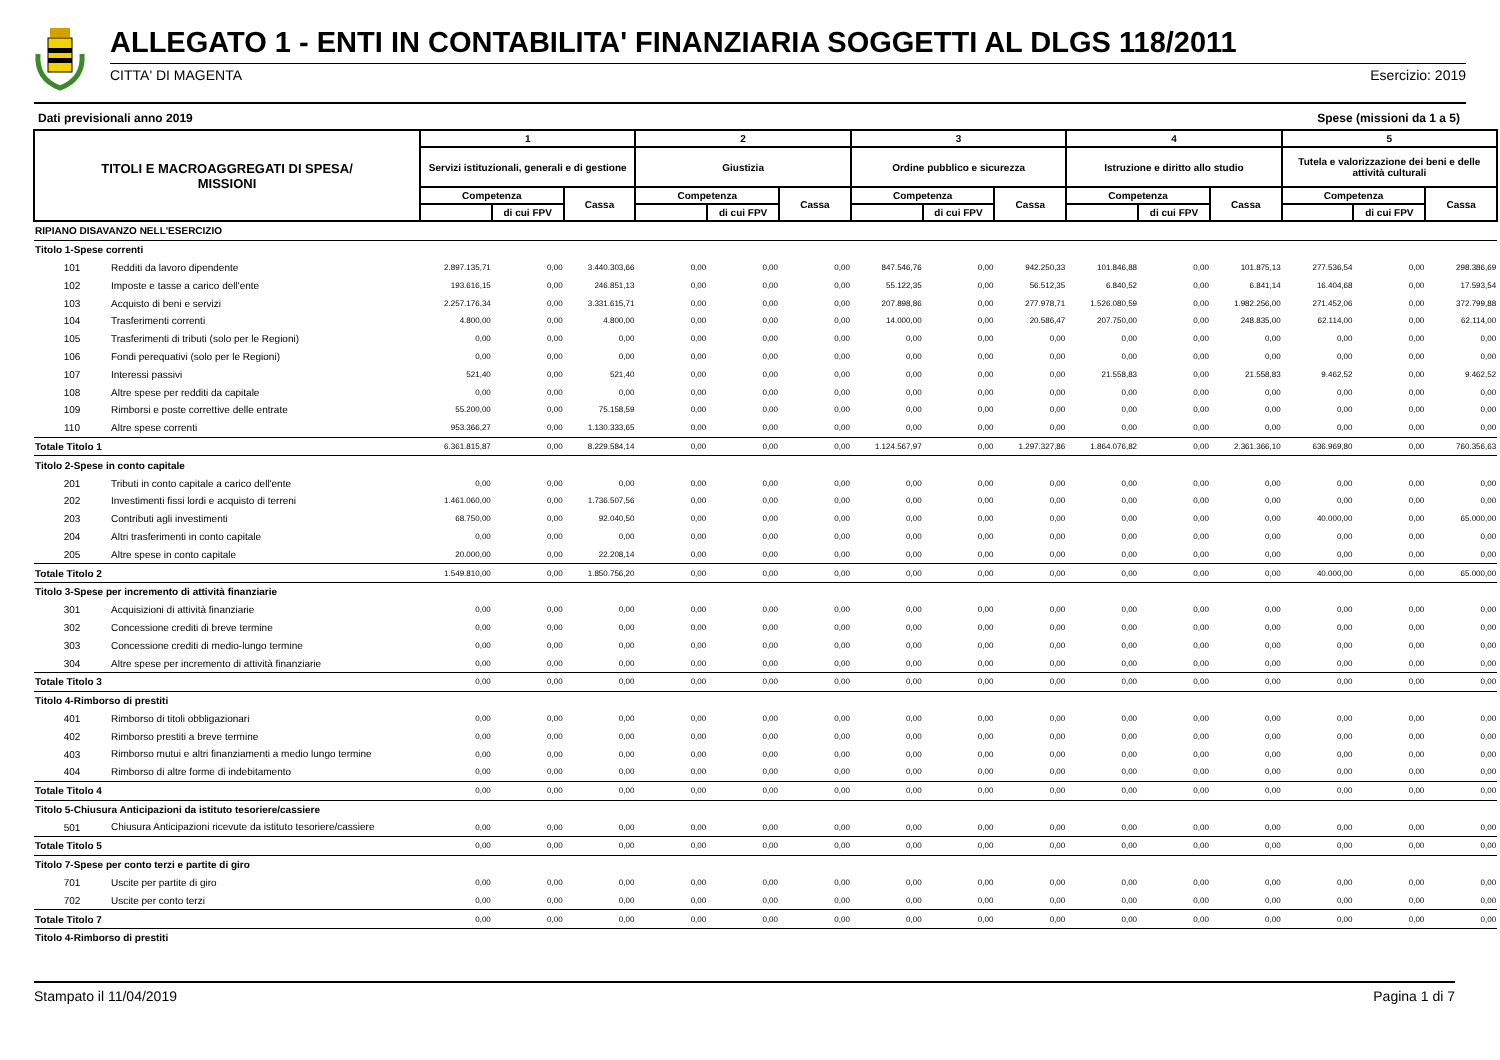ALLEGATO 1 - ENTI IN CONTABILITA' FINANZIARIA SOGGETTI AL DLGS 118/2011
CITTA' DI MAGENTA Esercizio: 2019
Dati previsionali anno 2019 Spese (missioni da 1 a 5)
| TITOLI E MACROAGGREGATI DI SPESA/ MISSIONI | | 1 | | | 2 | | | 3 | | | 4 | | | 5 | | |
| --- | --- | --- | --- | --- | --- | --- | --- | --- | --- | --- | --- | --- | --- | --- | --- | --- |
| | | Servizi istituzionali, generali e di gestione | | | Giustizia | | | Ordine pubblico e sicurezza | | | Istruzione e diritto allo studio | | | Tutela e valorizzazione dei beni e delle attività culturali | | |
| | | Competenza | | Cassa | Competenza | | Cassa | Competenza | | Cassa | Competenza | | Cassa | Competenza | | Cassa |
| | | | di cui FPV | | | di cui FPV | | | di cui FPV | | | di cui FPV | | | di cui FPV | |
| RIPIANO DISAVANZO NELL'ESERCIZIO | | | | | | | | | | | | | | | | |
| Titolo 1-Spese correnti | | | | | | | | | | | | | | | | |
| 101 | Redditi da lavoro dipendente | 2.897.135,71 | 0,00 | 3.440.303,66 | 0,00 | 0,00 | 0,00 | 847.546,76 | 0,00 | 942.250,33 | 101.846,88 | 0,00 | 101.875,13 | 277.536,54 | 0,00 | 298.386,69 |
| 102 | Imposte e tasse a carico dell'ente | 193.616,15 | 0,00 | 246.851,13 | 0,00 | 0,00 | 0,00 | 55.122,35 | 0,00 | 56.512,35 | 6.840,52 | 0,00 | 6.841,14 | 16.404,68 | 0,00 | 17.593,54 |
| 103 | Acquisto di beni e servizi | 2.257.176,34 | 0,00 | 3.331.615,71 | 0,00 | 0,00 | 0,00 | 207.898,86 | 0,00 | 277.978,71 | 1.526.080,59 | 0,00 | 1.982.256,00 | 271.452,06 | 0,00 | 372.799,88 |
| 104 | Trasferimenti correnti | 4.800,00 | 0,00 | 4.800,00 | 0,00 | 0,00 | 0,00 | 14.000,00 | 0,00 | 20.586,47 | 207.750,00 | 0,00 | 248.835,00 | 62.114,00 | 0,00 | 62.114,00 |
| 105 | Trasferimenti di tributi (solo per le Regioni) | 0,00 | 0,00 | 0,00 | 0,00 | 0,00 | 0,00 | 0,00 | 0,00 | 0,00 | 0,00 | 0,00 | 0,00 | 0,00 | 0,00 | 0,00 |
| 106 | Fondi perequativi (solo per le Regioni) | 0,00 | 0,00 | 0,00 | 0,00 | 0,00 | 0,00 | 0,00 | 0,00 | 0,00 | 0,00 | 0,00 | 0,00 | 0,00 | 0,00 | 0,00 |
| 107 | Interessi passivi | 521,40 | 0,00 | 521,40 | 0,00 | 0,00 | 0,00 | 0,00 | 0,00 | 0,00 | 21.558,83 | 0,00 | 21.558,83 | 9.462,52 | 0,00 | 9.462,52 |
| 108 | Altre spese per redditi da capitale | 0,00 | 0,00 | 0,00 | 0,00 | 0,00 | 0,00 | 0,00 | 0,00 | 0,00 | 0,00 | 0,00 | 0,00 | 0,00 | 0,00 | 0,00 |
| 109 | Rimborsi e poste correttive delle entrate | 55.200,00 | 0,00 | 75.158,59 | 0,00 | 0,00 | 0,00 | 0,00 | 0,00 | 0,00 | 0,00 | 0,00 | 0,00 | 0,00 | 0,00 | 0,00 |
| 110 | Altre spese correnti | 953.366,27 | 0,00 | 1.130.333,65 | 0,00 | 0,00 | 0,00 | 0,00 | 0,00 | 0,00 | 0,00 | 0,00 | 0,00 | 0,00 | 0,00 | 0,00 |
| Totale Titolo 1 | | 6.361.815,87 | 0,00 | 8.229.584,14 | 0,00 | 0,00 | 0,00 | 1.124.567,97 | 0,00 | 1.297.327,86 | 1.864.076,82 | 0,00 | 2.361.366,10 | 636.969,80 | 0,00 | 760.356,63 |
| Titolo 2-Spese in conto capitale | | | | | | | | | | | | | | | | |
| 201 | Tributi in conto capitale a carico dell'ente | 0,00 | 0,00 | 0,00 | 0,00 | 0,00 | 0,00 | 0,00 | 0,00 | 0,00 | 0,00 | 0,00 | 0,00 | 0,00 | 0,00 | 0,00 |
| 202 | Investimenti fissi lordi e acquisto di terreni | 1.461.060,00 | 0,00 | 1.736.507,56 | 0,00 | 0,00 | 0,00 | 0,00 | 0,00 | 0,00 | 0,00 | 0,00 | 0,00 | 0,00 | 0,00 | 0,00 |
| 203 | Contributi agli investimenti | 68.750,00 | 0,00 | 92.040,50 | 0,00 | 0,00 | 0,00 | 0,00 | 0,00 | 0,00 | 0,00 | 0,00 | 0,00 | 40.000,00 | 0,00 | 65.000,00 |
| 204 | Altri trasferimenti in conto capitale | 0,00 | 0,00 | 0,00 | 0,00 | 0,00 | 0,00 | 0,00 | 0,00 | 0,00 | 0,00 | 0,00 | 0,00 | 0,00 | 0,00 | 0,00 |
| 205 | Altre spese in conto capitale | 20.000,00 | 0,00 | 22.208,14 | 0,00 | 0,00 | 0,00 | 0,00 | 0,00 | 0,00 | 0,00 | 0,00 | 0,00 | 0,00 | 0,00 | 0,00 |
| Totale Titolo 2 | | 1.549.810,00 | 0,00 | 1.850.756,20 | 0,00 | 0,00 | 0,00 | 0,00 | 0,00 | 0,00 | 0,00 | 0,00 | 0,00 | 40.000,00 | 0,00 | 65.000,00 |
| Titolo 3-Spese per incremento di attività finanziarie | | | | | | | | | | | | | | | | |
| 301 | Acquisizioni di attività finanziarie | 0,00 | 0,00 | 0,00 | 0,00 | 0,00 | 0,00 | 0,00 | 0,00 | 0,00 | 0,00 | 0,00 | 0,00 | 0,00 | 0,00 | 0,00 |
| 302 | Concessione crediti di breve termine | 0,00 | 0,00 | 0,00 | 0,00 | 0,00 | 0,00 | 0,00 | 0,00 | 0,00 | 0,00 | 0,00 | 0,00 | 0,00 | 0,00 | 0,00 |
| 303 | Concessione crediti di medio-lungo termine | 0,00 | 0,00 | 0,00 | 0,00 | 0,00 | 0,00 | 0,00 | 0,00 | 0,00 | 0,00 | 0,00 | 0,00 | 0,00 | 0,00 | 0,00 |
| 304 | Altre spese per incremento di attività finanziarie | 0,00 | 0,00 | 0,00 | 0,00 | 0,00 | 0,00 | 0,00 | 0,00 | 0,00 | 0,00 | 0,00 | 0,00 | 0,00 | 0,00 | 0,00 |
| Totale Titolo 3 | | 0,00 | 0,00 | 0,00 | 0,00 | 0,00 | 0,00 | 0,00 | 0,00 | 0,00 | 0,00 | 0,00 | 0,00 | 0,00 | 0,00 | 0,00 |
| Titolo 4-Rimborso di prestiti | | | | | | | | | | | | | | | | |
| 401 | Rimborso di titoli obbligazionari | 0,00 | 0,00 | 0,00 | 0,00 | 0,00 | 0,00 | 0,00 | 0,00 | 0,00 | 0,00 | 0,00 | 0,00 | 0,00 | 0,00 | 0,00 |
| 402 | Rimborso prestiti a breve termine | 0,00 | 0,00 | 0,00 | 0,00 | 0,00 | 0,00 | 0,00 | 0,00 | 0,00 | 0,00 | 0,00 | 0,00 | 0,00 | 0,00 | 0,00 |
| 403 | Rimborso mutui e altri finanziamenti a medio lungo termine | 0,00 | 0,00 | 0,00 | 0,00 | 0,00 | 0,00 | 0,00 | 0,00 | 0,00 | 0,00 | 0,00 | 0,00 | 0,00 | 0,00 | 0,00 |
| 404 | Rimborso di altre forme di indebitamento | 0,00 | 0,00 | 0,00 | 0,00 | 0,00 | 0,00 | 0,00 | 0,00 | 0,00 | 0,00 | 0,00 | 0,00 | 0,00 | 0,00 | 0,00 |
| Totale Titolo 4 | | 0,00 | 0,00 | 0,00 | 0,00 | 0,00 | 0,00 | 0,00 | 0,00 | 0,00 | 0,00 | 0,00 | 0,00 | 0,00 | 0,00 | 0,00 |
| Titolo 5-Chiusura Anticipazioni da istituto tesoriere/cassiere | | | | | | | | | | | | | | | | |
| 501 | Chiusura Anticipazioni ricevute da istituto tesoriere/cassiere | 0,00 | 0,00 | 0,00 | 0,00 | 0,00 | 0,00 | 0,00 | 0,00 | 0,00 | 0,00 | 0,00 | 0,00 | 0,00 | 0,00 | 0,00 |
| Totale Titolo 5 | | 0,00 | 0,00 | 0,00 | 0,00 | 0,00 | 0,00 | 0,00 | 0,00 | 0,00 | 0,00 | 0,00 | 0,00 | 0,00 | 0,00 | 0,00 |
| Titolo 7-Spese per conto terzi e partite di giro | | | | | | | | | | | | | | | | |
| 701 | Uscite per partite di giro | 0,00 | 0,00 | 0,00 | 0,00 | 0,00 | 0,00 | 0,00 | 0,00 | 0,00 | 0,00 | 0,00 | 0,00 | 0,00 | 0,00 | 0,00 |
| 702 | Uscite per conto terzi | 0,00 | 0,00 | 0,00 | 0,00 | 0,00 | 0,00 | 0,00 | 0,00 | 0,00 | 0,00 | 0,00 | 0,00 | 0,00 | 0,00 | 0,00 |
| Totale Titolo 7 | | 0,00 | 0,00 | 0,00 | 0,00 | 0,00 | 0,00 | 0,00 | 0,00 | 0,00 | 0,00 | 0,00 | 0,00 | 0,00 | 0,00 | 0,00 |
| Titolo 4-Rimborso di prestiti | | | | | | | | | | | | | | | | |
Stampato il 11/04/2019 Pagina 1 di 7